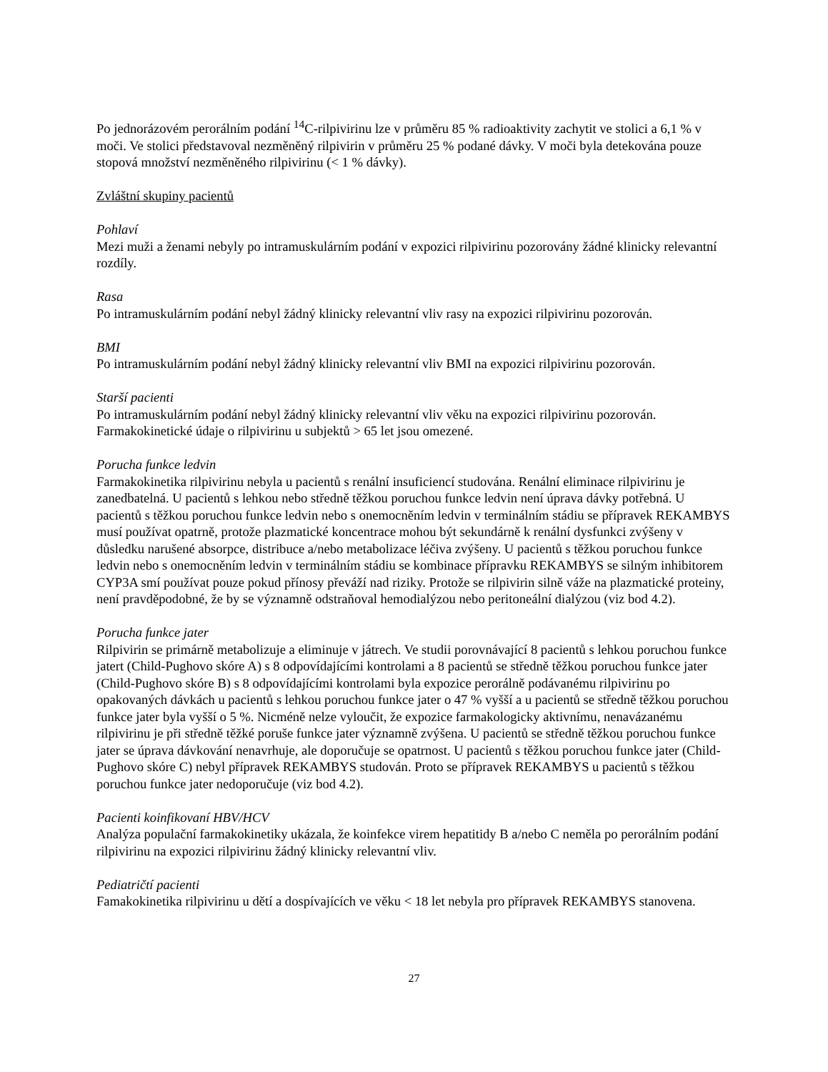Po jednorázovém perorálním podání <sup>14</sup>C-rilpivirinu lze v průměru 85 % radioaktivity zachytit ve stolici a 6,1 % v moči. Ve stolici představoval nezměněný rilpivirin v průměru 25 % podané dávky. V moči byla detekována pouze stopová množství nezměněného rilpivirinu (< 1 % dávky).
Zvláštní skupiny pacientů
Pohlaví
Mezi muži a ženami nebyly po intramuskulárním podání v expozici rilpivirinu pozorovány žádné klinicky relevantní rozdíly.
Rasa
Po intramuskulárním podání nebyl žádný klinicky relevantní vliv rasy na expozici rilpivirinu pozorován.
BMI
Po intramuskulárním podání nebyl žádný klinicky relevantní vliv BMI na expozici rilpivirinu pozorován.
Starší pacienti
Po intramuskulárním podání nebyl žádný klinicky relevantní vliv věku na expozici rilpivirinu pozorován. Farmakokinetické údaje o rilpivirinu u subjektů > 65 let jsou omezené.
Porucha funkce ledvin
Farmakokinetika rilpivirinu nebyla u pacientů s renální insuficiencí studována. Renální eliminace rilpivirinu je zanedbatelná. U pacientů s lehkou nebo středně těžkou poruchou funkce ledvin není úprava dávky potřebná. U pacientů s těžkou poruchou funkce ledvin nebo s onemocněním ledvin v terminálním stádiu se přípravek REKAMBYS musí používat opatrně, protože plazmatické koncentrace mohou být sekundárně k renální dysfunkci zvýšeny v důsledku narušené absorpce, distribuce a/nebo metabolizace léčiva zvýšeny. U pacientů s těžkou poruchou funkce ledvin nebo s onemocněním ledvin v terminálním stádiu se kombinace přípravku REKAMBYS se silným inhibitorem CYP3A smí používat pouze pokud přínosy převáží nad riziky. Protože se rilpivirin silně váže na plazmatické proteiny, není pravděpodobné, že by se významně odstraňoval hemodialýzou nebo peritoneální dialýzou (viz bod 4.2).
Porucha funkce jater
Rilpivirin se primárně metabolizuje a eliminuje v játrech. Ve studii porovnávající 8 pacientů s lehkou poruchou funkce jatert (Child-Pughovo skóre A) s 8 odpovídajícími kontrolami a 8 pacientů se středně těžkou poruchou funkce jater (Child-Pughovo skóre B) s 8 odpovídajícími kontrolami byla expozice perorálně podávanému rilpivirinu po opakovaných dávkách u pacientů s lehkou poruchou funkce jater o 47 % vyšší a u pacientů se středně těžkou poruchou funkce jater byla vyšší o 5 %. Nicméně nelze vyloučit, že expozice farmakologicky aktivnímu, nenavázanému rilpivirinu je při středně těžké poruše funkce jater významně zvýšena. U pacientů se středně těžkou poruchou funkce jater se úprava dávkování nenavrhuje, ale doporučuje se opatrnost. U pacientů s těžkou poruchou funkce jater (Child-Pughovo skóre C) nebyl přípravek REKAMBYS studován. Proto se přípravek REKAMBYS u pacientů s těžkou poruchou funkce jater nedoporučuje (viz bod 4.2).
Pacienti koinfikovaní HBV/HCV
Analýza populační farmakokinetiky ukázala, že koinfekce virem hepatitidy B a/nebo C neměla po perorálním podání rilpivirinu na expozici rilpivirinu žádný klinicky relevantní vliv.
Pediatričtí pacienti
Famakokinetika rilpivirinu u dětí a dospívajících ve věku < 18 let nebyla pro přípravek REKAMBYS stanovena.
27